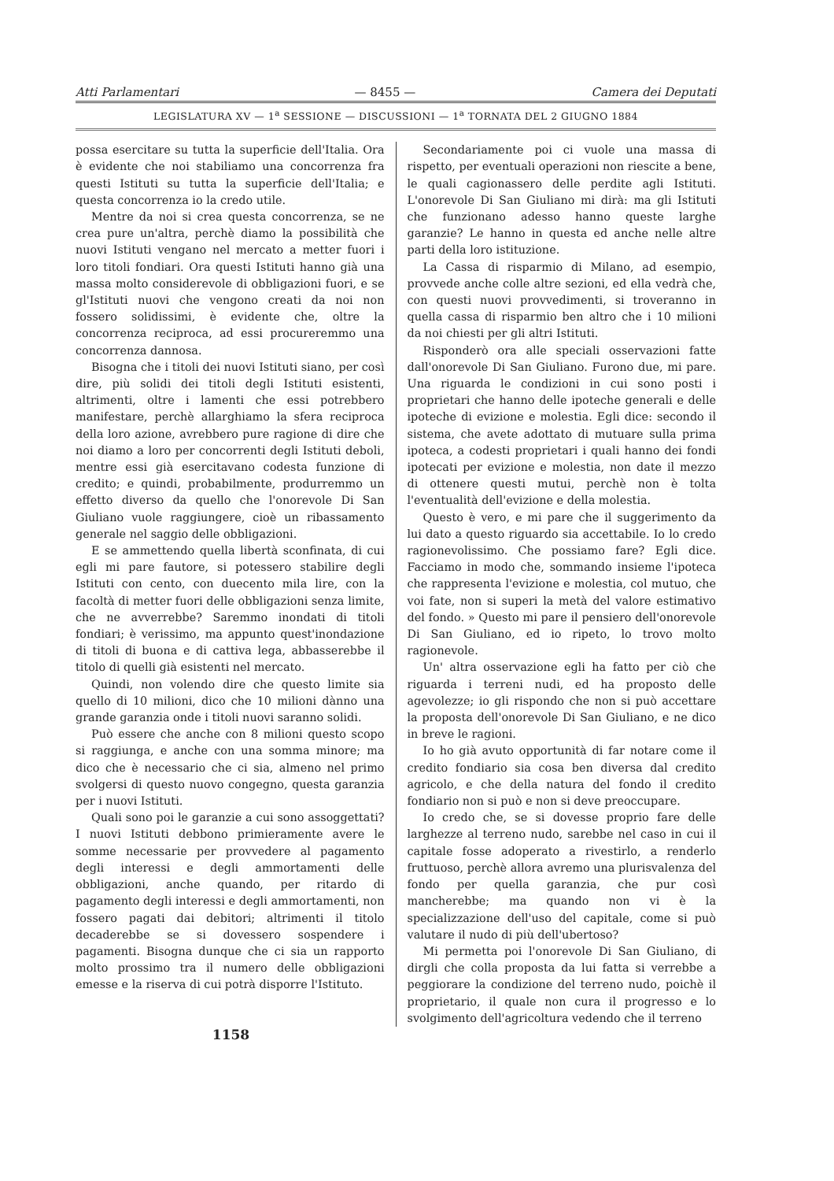Atti Parlamentari — 8455 — Camera dei Deputati
LEGISLATURA XV — 1<sup>a</sup> SESSIONE — DISCUSSIONI — 1<sup>a</sup> TORNATA DEL 2 GIUGNO 1884
possa esercitare su tutta la superficie dell'Italia. Ora è evidente che noi stabiliamo una concorrenza fra questi Istituti su tutta la superficie dell'Italia; e questa concorrenza io la credo utile.
Mentre da noi si crea questa concorrenza, se ne crea pure un'altra, perchè diamo la possibilità che nuovi Istituti vengano nel mercato a metter fuori i loro titoli fondiari. Ora questi Istituti hanno già una massa molto considerevole di obbligazioni fuori, e se gl'Istituti nuovi che vengono creati da noi non fossero solidissimi, è evidente che, oltre la concorrenza reciproca, ad essi procureremmo una concorrenza dannosa.
Bisogna che i titoli dei nuovi Istituti siano, per così dire, più solidi dei titoli degli Istituti esistenti, altrimenti, oltre i lamenti che essi potrebbero manifestare, perchè allarghiamo la sfera reciproca della loro azione, avrebbero pure ragione di dire che noi diamo a loro per concorrenti degli Istituti deboli, mentre essi già esercitavano codesta funzione di credito; e quindi, probabilmente, produrremmo un effetto diverso da quello che l'onorevole Di San Giuliano vuole raggiungere, cioè un ribassamento generale nel saggio delle obbligazioni.
E se ammettendo quella libertà sconfinata, di cui egli mi pare fautore, si potessero stabilire degli Istituti con cento, con duecento mila lire, con la facoltà di metter fuori delle obbligazioni senza limite, che ne avverrebbe? Saremmo inondati di titoli fondiari; è verissimo, ma appunto quest'inondazione di titoli di buona e di cattiva lega, abbasserebbe il titolo di quelli già esistenti nel mercato.
Quindi, non volendo dire che questo limite sia quello di 10 milioni, dico che 10 milioni dànno una grande garanzia onde i titoli nuovi saranno solidi.
Può essere che anche con 8 milioni questo scopo si raggiunga, e anche con una somma minore; ma dico che è necessario che ci sia, almeno nel primo svolgersi di questo nuovo congegno, questa garanzia per i nuovi Istituti.
Quali sono poi le garanzie a cui sono assoggettati? I nuovi Istituti debbono primieramente avere le somme necessarie per provvedere al pagamento degli interessi e degli ammortamenti delle obbligazioni, anche quando, per ritardo di pagamento degli interessi e degli ammortamenti, non fossero pagati dai debitori; altrimenti il titolo decaderebbe se si dovessero sospendere i pagamenti. Bisogna dunque che ci sia un rapporto molto prossimo tra il numero delle obbligazioni emesse e la riserva di cui potrà disporre l'Istituto.
Secondariamente poi ci vuole una massa di rispetto, per eventuali operazioni non riescite a bene, le quali cagionassero delle perdite agli Istituti. L'onorevole Di San Giuliano mi dirà: ma gli Istituti che funzionano adesso hanno queste larghe garanzie? Le hanno in questa ed anche nelle altre parti della loro istituzione.
La Cassa di risparmio di Milano, ad esempio, provvede anche colle altre sezioni, ed ella vedrà che, con questi nuovi provvedimenti, si troveranno in quella cassa di risparmio ben altro che i 10 milioni da noi chiesti per gli altri Istituti.
Risponderò ora alle speciali osservazioni fatte dall'onorevole Di San Giuliano. Furono due, mi pare. Una riguarda le condizioni in cui sono posti i proprietari che hanno delle ipoteche generali e delle ipoteche di evizione e molestia. Egli dice: secondo il sistema, che avete adottato di mutuare sulla prima ipoteca, a codesti proprietari i quali hanno dei fondi ipotecati per evizione e molestia, non date il mezzo di ottenere questi mutui, perchè non è tolta l'eventualità dell'evizione e della molestia.
Questo è vero, e mi pare che il suggerimento da lui dato a questo riguardo sia accettabile. Io lo credo ragionevolissimo. Che possiamo fare? Egli dice. Facciamo in modo che, sommando insieme l'ipoteca che rappresenta l'evizione e molestia, col mutuo, che voi fate, non si superi la metà del valore estimativo del fondo. » Questo mi pare il pensiero dell'onorevole Di San Giuliano, ed io ripeto, lo trovo molto ragionevole.
Un' altra osservazione egli ha fatto per ciò che riguarda i terreni nudi, ed ha proposto delle agevolezze; io gli rispondo che non si può accettare la proposta dell'onorevole Di San Giuliano, e ne dico in breve le ragioni.
Io ho già avuto opportunità di far notare come il credito fondiario sia cosa ben diversa dal credito agricolo, e che della natura del fondo il credito fondiario non si può e non si deve preoccupare.
Io credo che, se si dovesse proprio fare delle larghezze al terreno nudo, sarebbe nel caso in cui il capitale fosse adoperato a rivestirlo, a renderlo fruttuoso, perchè allora avremo una plurisvalenza del fondo per quella garanzia, che pur così mancherebbe; ma quando non vi è la specializzazione dell'uso del capitale, come si può valutare il nudo di più dell'ubertoso?
Mi permetta poi l'onorevole Di San Giuliano, di dirgli che colla proposta da lui fatta si verrebbe a peggiorare la condizione del terreno nudo, poichè il proprietario, il quale non cura il progresso e lo svolgimento dell'agricoltura vedendo che il terreno
1158